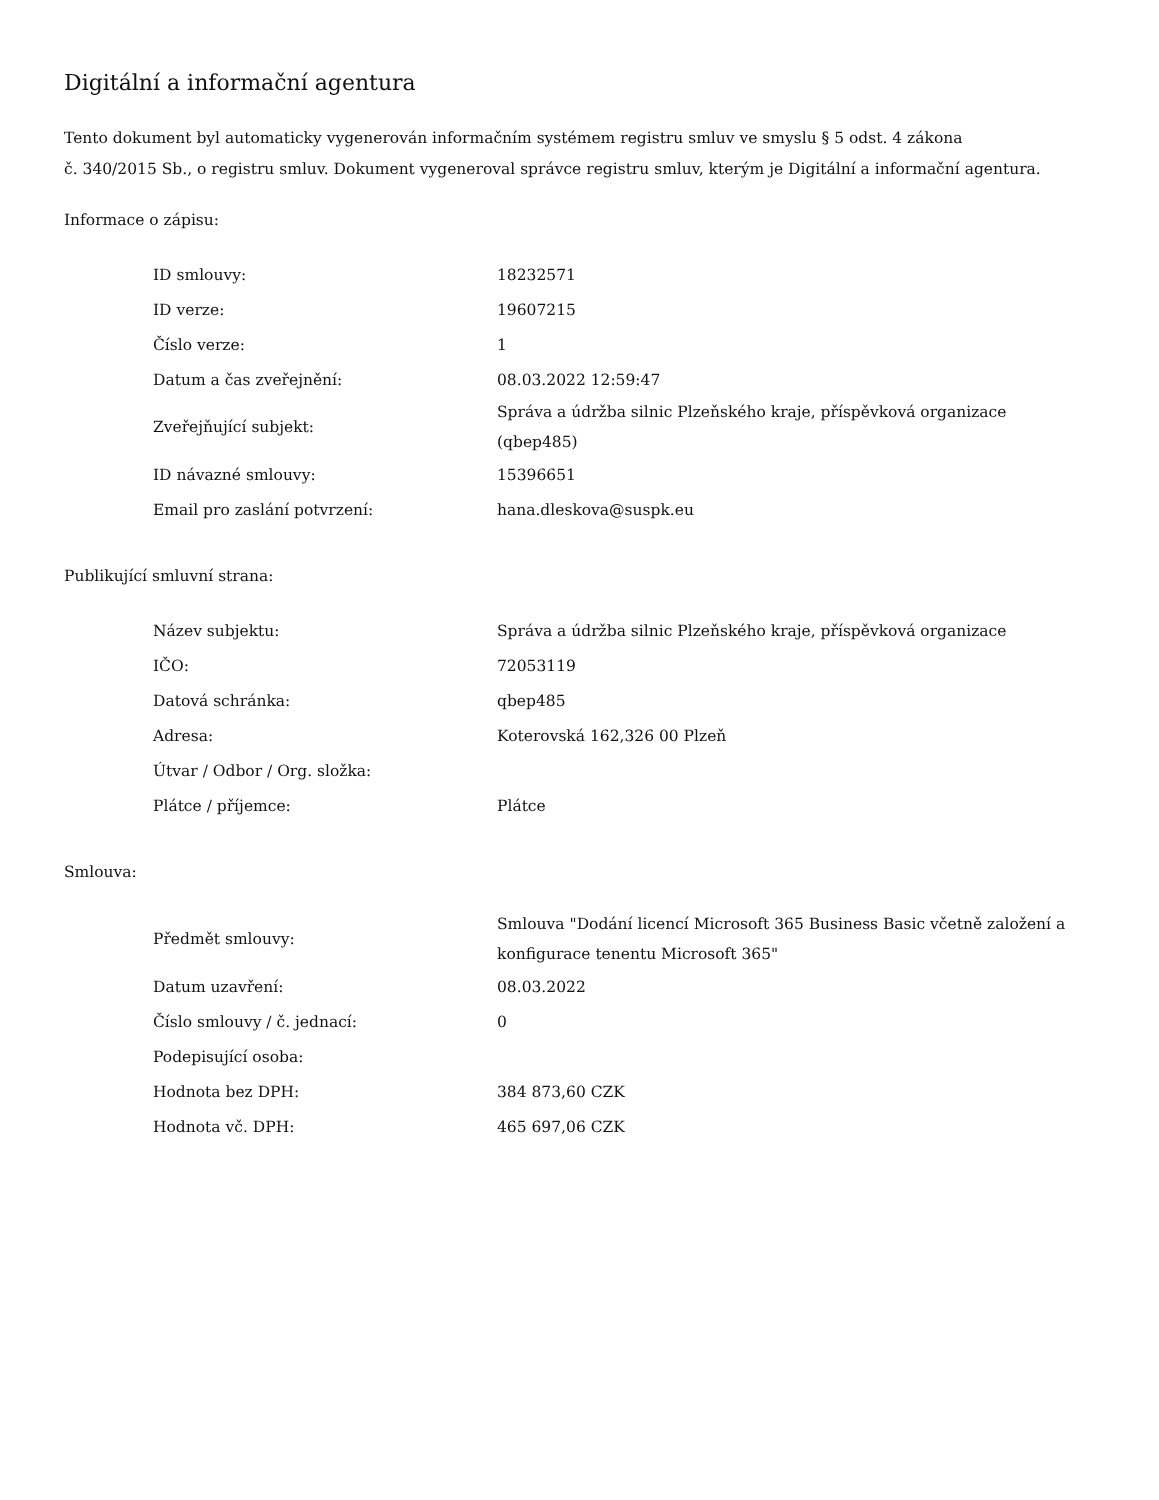Digitální a informační agentura
Tento dokument byl automaticky vygenerován informačním systémem registru smluv ve smyslu § 5 odst. 4 zákona
č. 340/2015 Sb., o registru smluv. Dokument vygeneroval správce registru smluv, kterým je Digitální a informační agentura.
Informace o zápisu:
| ID smlouvy: | 18232571 |
| ID verze: | 19607215 |
| Číslo verze: | 1 |
| Datum a čas zveřejnění: | 08.03.2022 12:59:47 |
| Zveřejňující subjekt: | Správa a údržba silnic Plzeňského kraje, příspěvková organizace (qbep485) |
| ID návazné smlouvy: | 15396651 |
| Email pro zaslání potvrzení: | hana.dleskova@suspk.eu |
Publikující smluvní strana:
| Název subjektu: | Správa a údržba silnic Plzeňského kraje, příspěvková organizace |
| IČO: | 72053119 |
| Datová schránka: | qbep485 |
| Adresa: | Koterovská 162,326 00 Plzeň |
| Útvar / Odbor / Org. složka: | |
| Plátce / příjemce: | Plátce |
Smlouva:
| Předmět smlouvy: | Smlouva "Dodání licencí Microsoft 365 Business Basic včetně založení a konfigurace tenentu Microsoft 365" |
| Datum uzavření: | 08.03.2022 |
| Číslo smlouvy / č. jednací: | 0 |
| Podepisující osoba: | |
| Hodnota bez DPH: | 384 873,60 CZK |
| Hodnota vč. DPH: | 465 697,06 CZK |